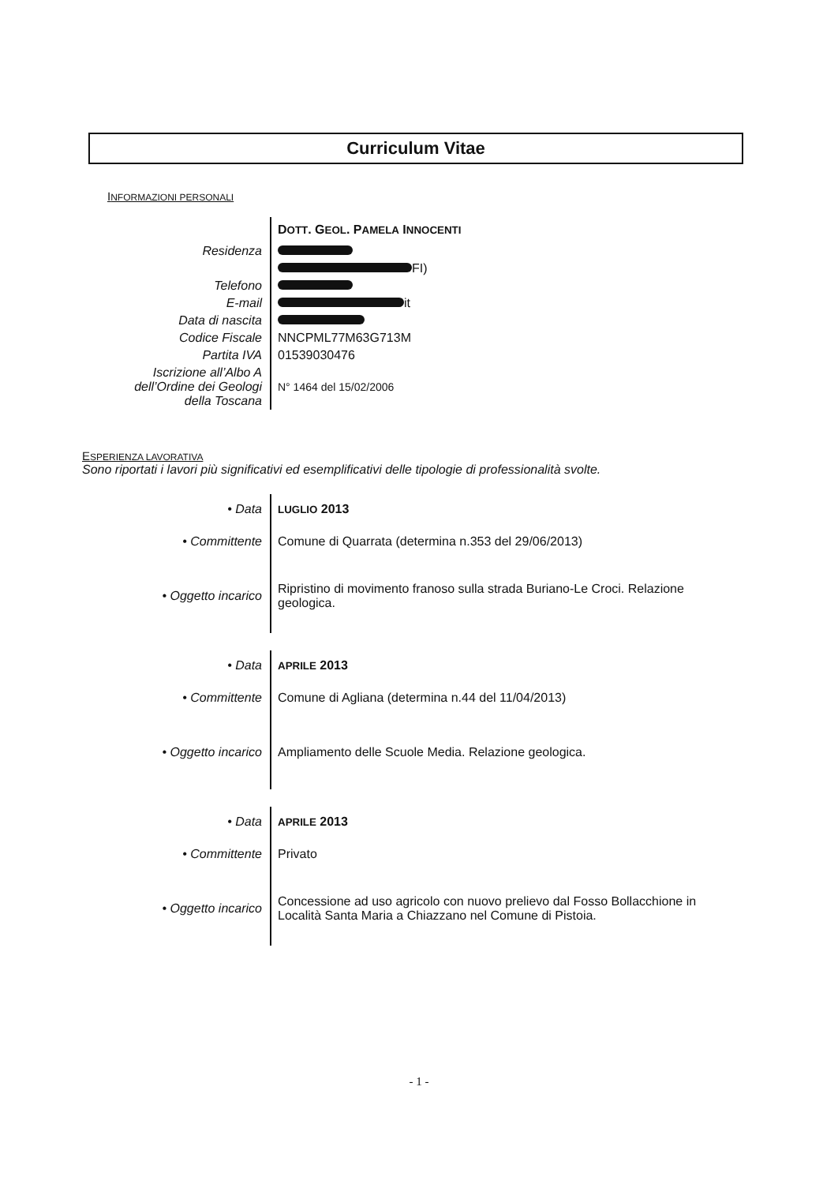Curriculum Vitae
INFORMAZIONI PERSONALI
| | D OTT . G EOL . P AMELA I NNOCENTI |
| Residenza | |
| | FI) |
| Telefono | |
| E-mail | it |
| Data di nascita | |
| Codice Fiscale | NNCPML77M63G713M |
| Partita IVA | 01539030476 |
| Iscrizione all’Albo A dell’Ordine dei Geologi della Toscana | N° 1464 del 15/02/2006 |
ESPERIENZA LAVORATIVA
Sono riportati i lavori più significativi ed esemplificativi delle tipologie di professionalità svolte.
| • Data | LUGLIO 2013 |
| • Committente | Comune di Quarrata (determina n.353 del 29/06/2013) |
| • Oggetto incarico | Ripristino di movimento franoso sulla strada Buriano-Le Croci. Relazione geologica. |
| • Data | APRILE 2013 |
| • Committente | Comune di Agliana (determina n.44 del 11/04/2013) |
| • Oggetto incarico | Ampliamento delle Scuole Media. Relazione geologica. |
| • Data | APRILE 2013 |
| • Committente | Privato |
| • Oggetto incarico | Concessione ad uso agricolo con nuovo prelievo dal Fosso Bollacchione in Località Santa Maria a Chiazzano nel Comune di Pistoia. |
- 1 -